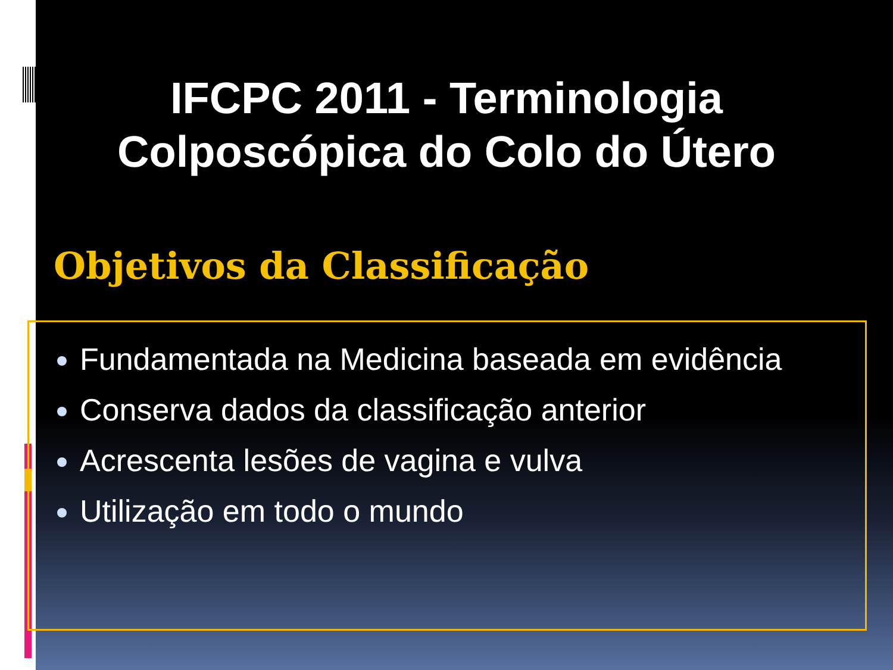IFCPC 2011 - Terminologia
Colposcópica do Colo do Útero
Objetivos da Classificação
Fundamentada na Medicina baseada em evidência
Conserva dados da classificação anterior
Acrescenta lesões de vagina e vulva
Utilização em todo o mundo